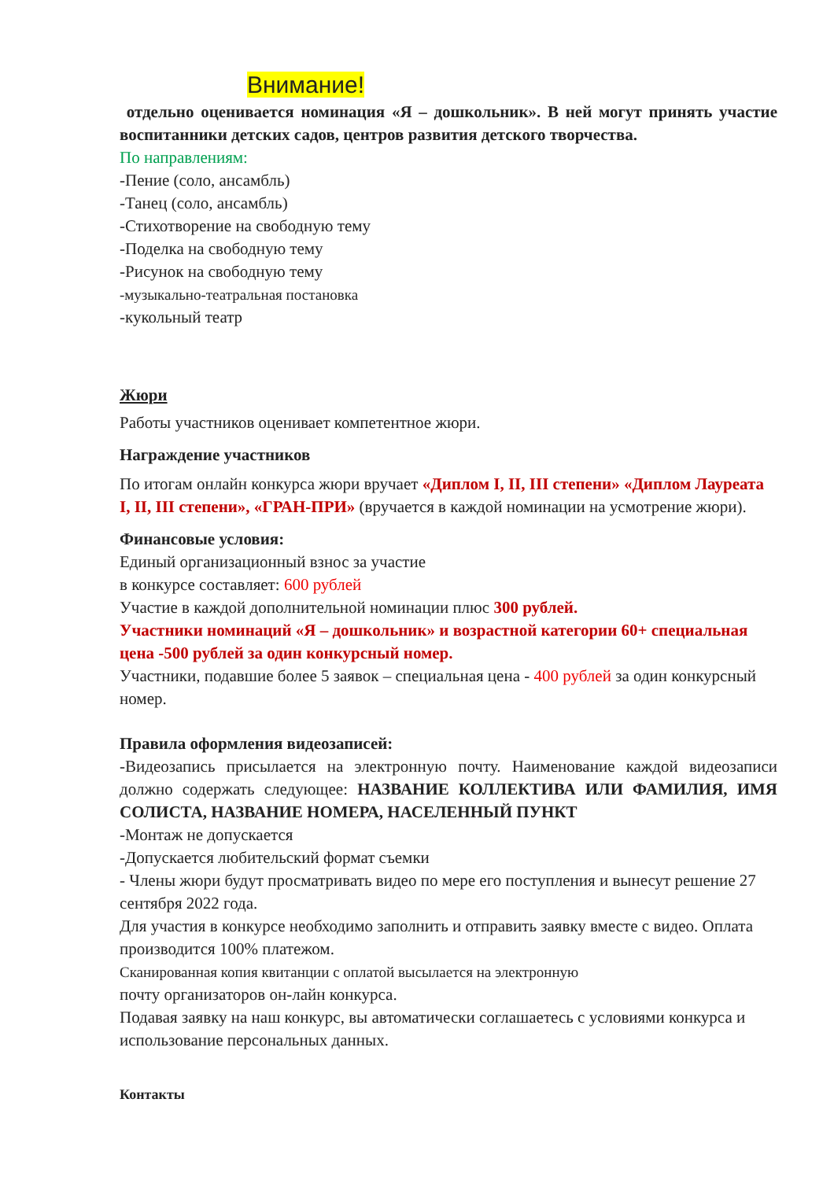Внимание!
отдельно оценивается номинация «Я – дошкольник». В ней могут принять участие воспитанники детских садов, центров развития детского творчества.
По направлениям:
-Пение (соло, ансамбль)
-Танец (соло, ансамбль)
-Стихотворение на свободную тему
-Поделка на свободную тему
-Рисунок на свободную тему
-музыкально-театральная постановка
-кукольный театр
Жюри
Работы участников оценивает компетентное жюри.
Награждение участников
По итогам онлайн конкурса жюри вручает «Диплом I, II, III степени» «Диплом Лауреата I, II, III степени», «ГРАН-ПРИ» (вручается в каждой номинации на усмотрение жюри).
Финансовые условия:
Единый организационный взнос за участие
в конкурсе составляет: 600 рублей
Участие в каждой дополнительной номинации плюс 300 рублей.
Участники номинаций «Я – дошкольник» и возрастной категории 60+ специальная цена -500 рублей за один конкурсный номер.
Участники, подавшие более 5 заявок – специальная цена - 400 рублей за один конкурсный номер.
Правила оформления видеозаписей:
-Видеозапись присылается на электронную почту. Наименование каждой видеозаписи должно содержать следующее: НАЗВАНИЕ КОЛЛЕКТИВА ИЛИ ФАМИЛИЯ, ИМЯ СОЛИСТА, НАЗВАНИЕ НОМЕРА, НАСЕЛЕННЫЙ ПУНКТ
-Монтаж не допускается
-Допускается любительский формат съемки
- Члены жюри будут просматривать видео по мере его поступления и вынесут решение 27 сентября 2022 года.
Для участия в конкурсе необходимо заполнить и отправить заявку вместе с видео. Оплата производится 100% платежом.
Сканированная копия квитанции с оплатой высылается на электронную
почту организаторов он-лайн конкурса.
Подавая заявку на наш конкурс, вы автоматически соглашаетесь с условиями конкурса и использование персональных данных.
Контакты